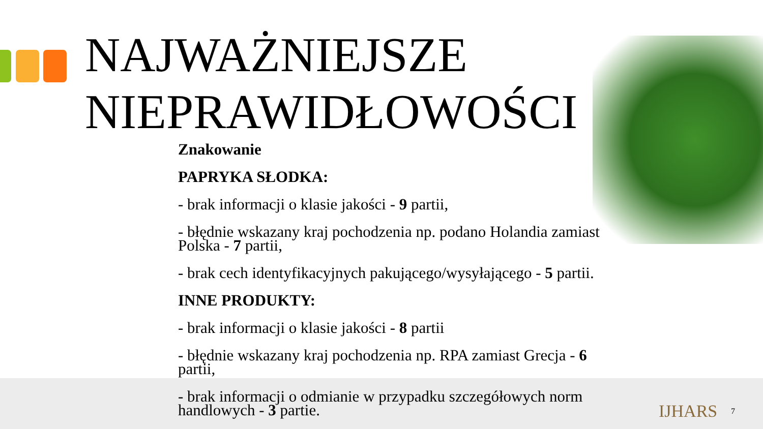NAJWAŻNIEJSZE
NIEPRAWIDŁOWOŚCI
Znakowanie
PAPRYKA SŁODKA:
- brak informacji o klasie jakości - 9 partii,
- błędnie wskazany kraj pochodzenia np. podano Holandia zamiast Polska - 7 partii,
- brak cech identyfikacyjnych pakującego/wysyłającego - 5 partii.
INNE PRODUKTY:
- brak informacji o klasie jakości - 8 partii
- błędnie wskazany kraj pochodzenia np. RPA zamiast Grecja - 6 partii,
- brak informacji o odmianie w przypadku szczegółowych norm handlowych - 3 partie.
IJHARS 7